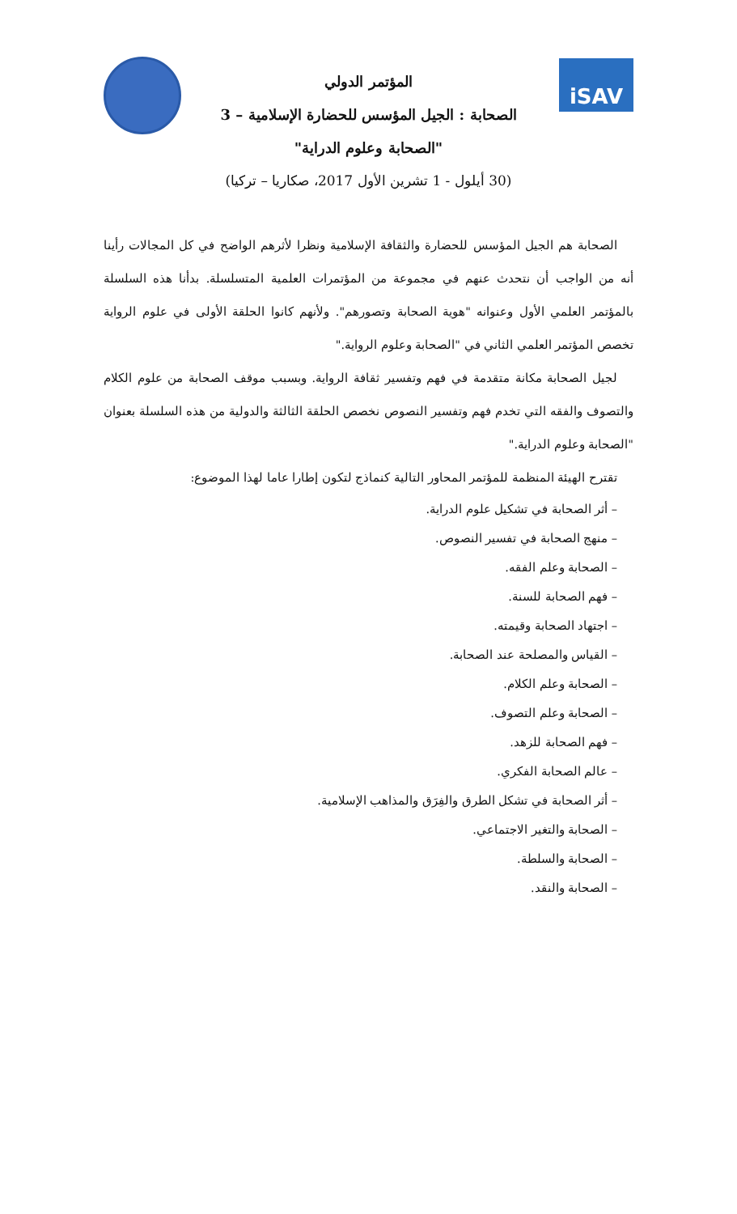iSAV
المؤتمر الدولي
الصحابة : الجيل المؤسس للحضارة الإسلامية – 3
"الصحابة وعلوم الدراية"
(30 أيلول - 1 تشرين الأول 2017، صكاريا – تركيا)
الصحابة هم الجيل المؤسس للحضارة والثقافة الإسلامية ونظرا لأثرهم الواضح في كل المجالات رأينا أنه من الواجب أن نتحدث عنهم في مجموعة من المؤتمرات العلمية المتسلسلة. بدأنا هذه السلسلة بالمؤتمر العلمي الأول وعنوانه "هوية الصحابة وتصورهم". ولأنهم كانوا الحلقة الأولى في علوم الرواية تخصص المؤتمر العلمي الثاني في "الصحابة وعلوم الرواية."
لجيل الصحابة مكانة متقدمة في فهم وتفسير ثقافة الرواية. وبسبب موقف الصحابة من علوم الكلام والتصوف والفقه التي تخدم فهم وتفسير النصوص نخصص الحلقة الثالثة والدولية من هذه السلسلة بعنوان "الصحابة وعلوم الدراية."
تقترح الهيئة المنظمة للمؤتمر المحاور التالية كنماذج لتكون إطارا عاما لهذا الموضوع:
– أثر الصحابة في تشكيل علوم الدراية.
– منهج الصحابة في تفسير النصوص.
– الصحابة وعلم الفقه.
– فهم الصحابة للسنة.
– اجتهاد الصحابة وقيمته.
– القياس والمصلحة عند الصحابة.
– الصحابة وعلم الكلام.
– الصحابة وعلم التصوف.
– فهم الصحابة للزهد.
– عالم الصحابة الفكري.
– أثر الصحابة في تشكل الطرق والفِرَق والمذاهب الإسلامية.
– الصحابة والتغير الاجتماعي.
– الصحابة والسلطة.
– الصحابة والنقد.